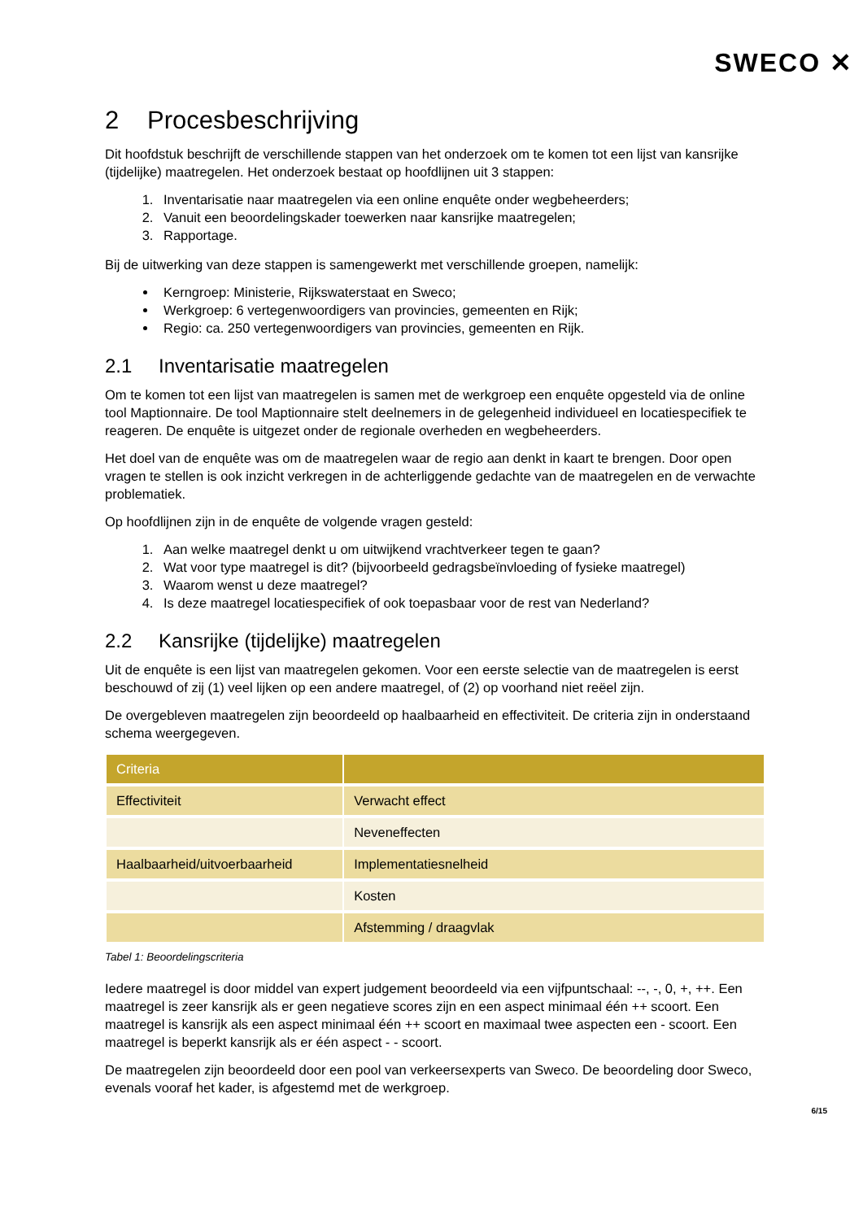SWECO ✕
2 Procesbeschrijving
Dit hoofdstuk beschrijft de verschillende stappen van het onderzoek om te komen tot een lijst van kansrijke (tijdelijke) maatregelen. Het onderzoek bestaat op hoofdlijnen uit 3 stappen:
1. Inventarisatie naar maatregelen via een online enquête onder wegbeheerders;
2. Vanuit een beoordelingskader toewerken naar kansrijke maatregelen;
3. Rapportage.
Bij de uitwerking van deze stappen is samengewerkt met verschillende groepen, namelijk:
Kerngroep: Ministerie, Rijkswaterstaat en Sweco;
Werkgroep: 6 vertegenwoordigers van provincies, gemeenten en Rijk;
Regio: ca. 250 vertegenwoordigers van provincies, gemeenten en Rijk.
2.1 Inventarisatie maatregelen
Om te komen tot een lijst van maatregelen is samen met de werkgroep een enquête opgesteld via de online tool Maptionnaire. De tool Maptionnaire stelt deelnemers in de gelegenheid individueel en locatiespecifiek te reageren. De enquête is uitgezet onder de regionale overheden en wegbeheerders.
Het doel van de enquête was om de maatregelen waar de regio aan denkt in kaart te brengen. Door open vragen te stellen is ook inzicht verkregen in de achterliggende gedachte van de maatregelen en de verwachte problematiek.
Op hoofdlijnen zijn in de enquête de volgende vragen gesteld:
1. Aan welke maatregel denkt u om uitwijkend vrachtverkeer tegen te gaan?
2. Wat voor type maatregel is dit? (bijvoorbeeld gedragsbeïnvloeding of fysieke maatregel)
3. Waarom wenst u deze maatregel?
4. Is deze maatregel locatiespecifiek of ook toepasbaar voor de rest van Nederland?
2.2 Kansrijke (tijdelijke) maatregelen
Uit de enquête is een lijst van maatregelen gekomen. Voor een eerste selectie van de maatregelen is eerst beschouwd of zij (1) veel lijken op een andere maatregel, of (2) op voorhand niet reëel zijn.
De overgebleven maatregelen zijn beoordeeld op haalbaarheid en effectiviteit. De criteria zijn in onderstaand schema weergegeven.
| Criteria | |
| --- | --- |
| Effectiviteit | Verwacht effect |
| | Neveneffecten |
| Haalbaarheid/uitvoerbaarheid | Implementatiesnelheid |
| | Kosten |
| | Afstemming / draagvlak |
Tabel 1: Beoordelingscriteria
Iedere maatregel is door middel van expert judgement beoordeeld via een vijfpuntschaal: --, -, 0, +, ++. Een maatregel is zeer kansrijk als er geen negatieve scores zijn en een aspect minimaal één ++ scoort. Een maatregel is kansrijk als een aspect minimaal één ++ scoort en maximaal twee aspecten een - scoort. Een maatregel is beperkt kansrijk als er één aspect - - scoort.
De maatregelen zijn beoordeeld door een pool van verkeersexperts van Sweco. De beoordeling door Sweco, evenals vooraf het kader, is afgestemd met de werkgroep.
6/15